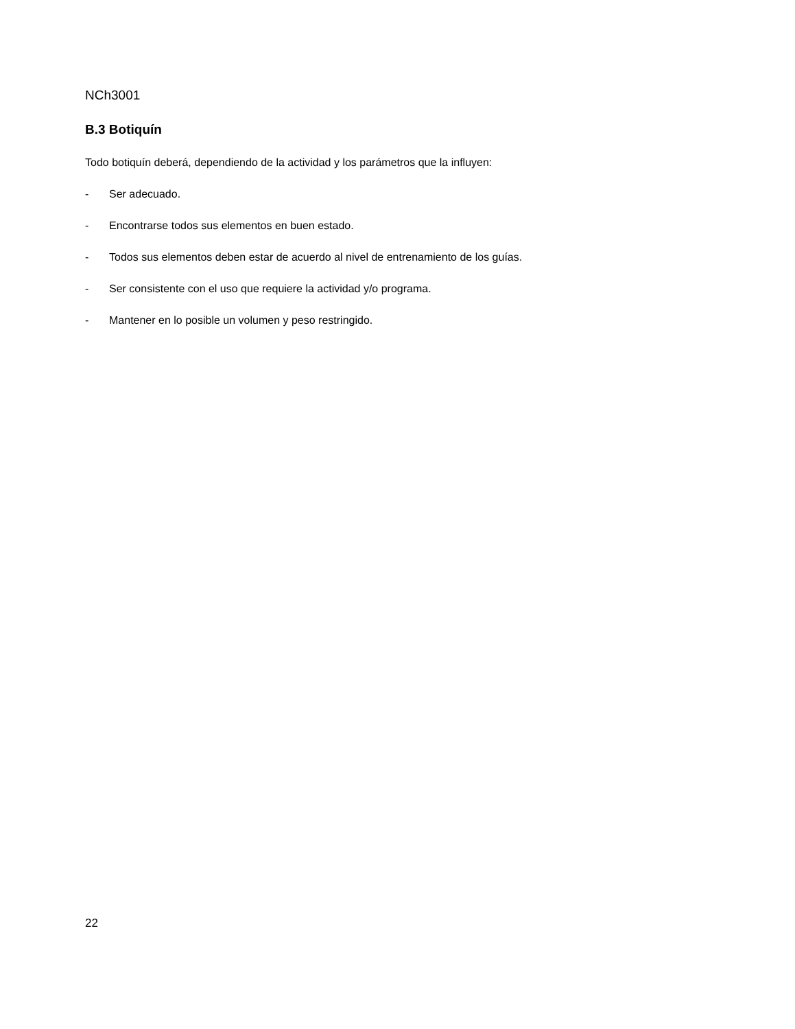NCh3001
B.3 Botiquín
Todo botiquín deberá, dependiendo de la actividad y los parámetros que la influyen:
- Ser adecuado.
- Encontrarse todos sus elementos en buen estado.
- Todos sus elementos deben estar de acuerdo al nivel de entrenamiento de los guías.
- Ser consistente con el uso que requiere la actividad y/o programa.
- Mantener en lo posible un volumen y peso restringido.
22